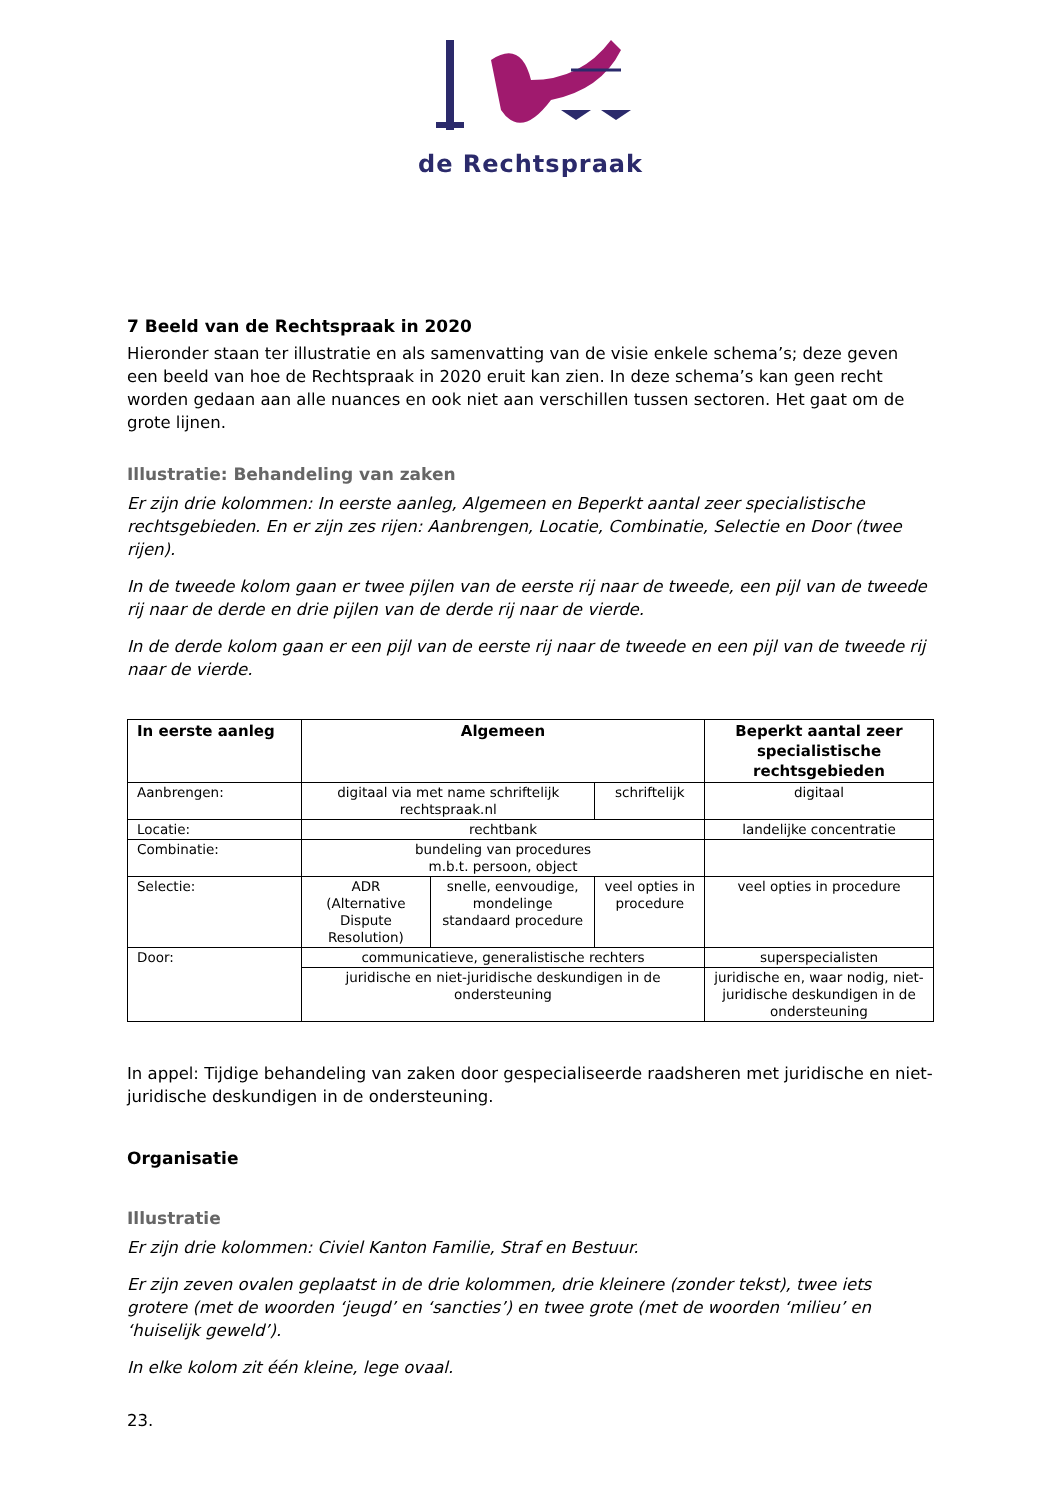de Rechtspraak
7 Beeld van de Rechtspraak in 2020
Hieronder staan ter illustratie en als samenvatting van de visie enkele schema’s; deze geven een beeld van hoe de Rechtspraak in 2020 eruit kan zien. In deze schema’s kan geen recht worden gedaan aan alle nuances en ook niet aan verschillen tussen sectoren. Het gaat om de grote lijnen.
Illustratie: Behandeling van zaken
Er zijn drie kolommen: In eerste aanleg, Algemeen en Beperkt aantal zeer specialistische rechtsgebieden. En er zijn zes rijen: Aanbrengen, Locatie, Combinatie, Selectie en Door (twee rijen).
In de tweede kolom gaan er twee pijlen van de eerste rij naar de tweede, een pijl van de tweede rij naar de derde en drie pijlen van de derde rij naar de vierde.
In de derde kolom gaan er een pijl van de eerste rij naar de tweede en een pijl van de tweede rij naar de vierde.
| In eerste aanleg | Algemeen | | | Beperkt aantal zeer specialistische rechtsgebieden |
| --- | --- | --- | --- | --- |
| Aanbrengen: | digitaal via met name schriftelijk rechtspraak.nl | | schriftelijk | digitaal |
| Locatie: | rechtbank | | | landelijke concentratie |
| Combinatie: | bundeling van procedures m.b.t. persoon, object | | | |
| Selectie: | ADR (Alternative Dispute Resolution) | snelle, eenvoudige, mondelinge standaard procedure | veel opties in procedure | veel opties in procedure |
| Door: | communicatieve, generalistische rechters | | | superspecialisten |
| | juridische en niet-juridische deskundigen in de ondersteuning | | | juridische en, waar nodig, niet-juridische deskundigen in de ondersteuning |
In appel: Tijdige behandeling van zaken door gespecialiseerde raadsheren met juridische en niet-juridische deskundigen in de ondersteuning.
Organisatie
Illustratie
Er zijn drie kolommen: Civiel Kanton Familie, Straf en Bestuur.
Er zijn zeven ovalen geplaatst in de drie kolommen, drie kleinere (zonder tekst), twee iets grotere (met de woorden ‘jeugd’ en ‘sancties’) en twee grote (met de woorden ‘milieu’ en ‘huiselijk geweld’).
In elke kolom zit één kleine, lege ovaal.
23.